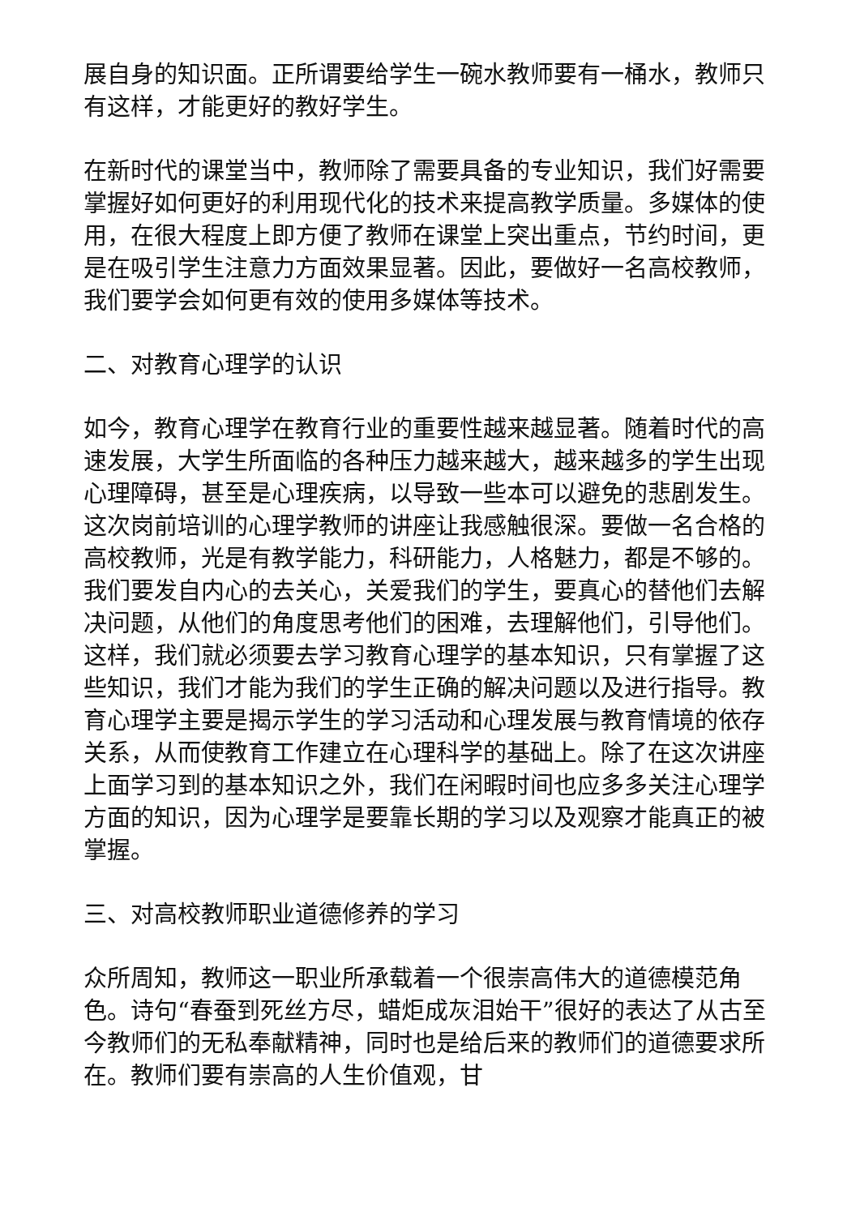展自身的知识面。正所谓要给学生一碗水教师要有一桶水，教师只有这样，才能更好的教好学生。
在新时代的课堂当中，教师除了需要具备的专业知识，我们好需要掌握好如何更好的利用现代化的技术来提高教学质量。多媒体的使用，在很大程度上即方便了教师在课堂上突出重点，节约时间，更是在吸引学生注意力方面效果显著。因此，要做好一名高校教师，我们要学会如何更有效的使用多媒体等技术。
二、对教育心理学的认识
如今，教育心理学在教育行业的重要性越来越显著。随着时代的高速发展，大学生所面临的各种压力越来越大，越来越多的学生出现心理障碍，甚至是心理疾病，以导致一些本可以避免的悲剧发生。这次岗前培训的心理学教师的讲座让我感触很深。要做一名合格的高校教师，光是有教学能力，科研能力，人格魅力，都是不够的。我们要发自内心的去关心，关爱我们的学生，要真心的替他们去解决问题，从他们的角度思考他们的困难，去理解他们，引导他们。这样，我们就必须要去学习教育心理学的基本知识，只有掌握了这些知识，我们才能为我们的学生正确的解决问题以及进行指导。教育心理学主要是揭示学生的学习活动和心理发展与教育情境的依存关系，从而使教育工作建立在心理科学的基础上。除了在这次讲座上面学习到的基本知识之外，我们在闲暇时间也应多多关注心理学方面的知识，因为心理学是要靠长期的学习以及观察才能真正的被掌握。
三、对高校教师职业道德修养的学习
众所周知，教师这一职业所承载着一个很崇高伟大的道德模范角色。诗句“春蚕到死丝方尽，蜡炬成灰泪始干”很好的表达了从古至今教师们的无私奉献精神，同时也是给后来的教师们的道德要求所在。教师们要有崇高的人生价值观，甘